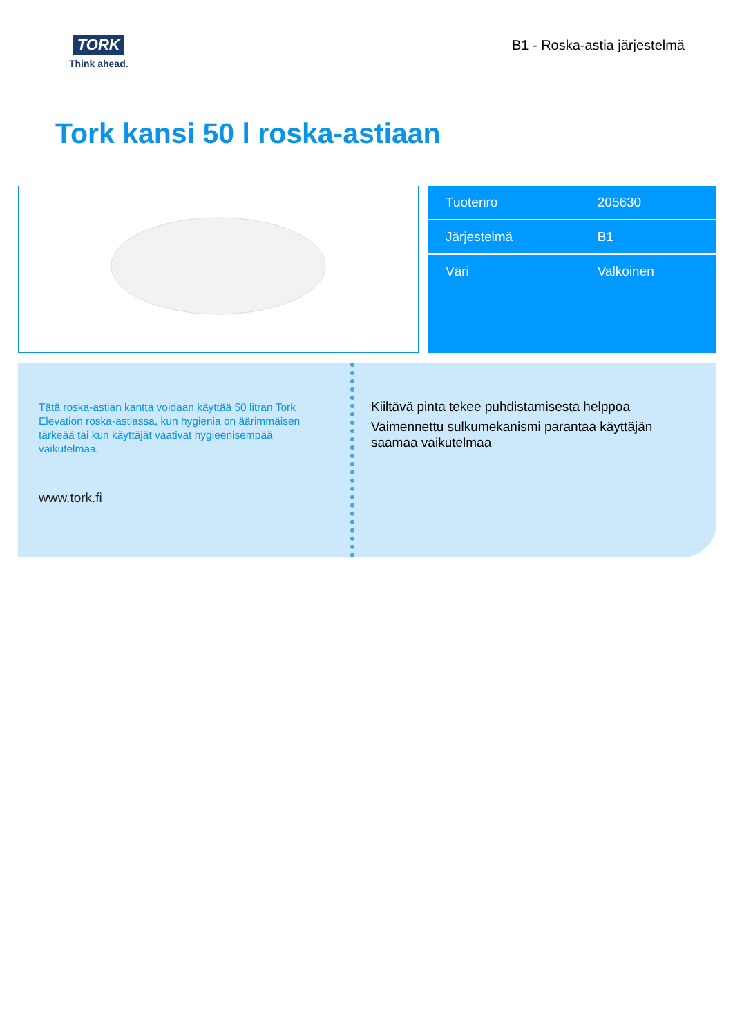TORK
Think ahead.
B1 - Roska-astia järjestelmä
Tork kansi 50 l roska-astiaan
| Tuotenro | 205630 |
| Järjestelmä | B1 |
| Väri | Valkoinen |
Tätä roska-astian kantta voidaan käyttää 50 litran Tork Elevation roska-astiassa, kun hygienia on äärimmäisen tärkeää tai kun käyttäjät vaativat hygieenisempää vaikutelmaa.
www.tork.fi
Kiiltävä pinta tekee puhdistamisesta helppoa
Vaimennettu sulkumekanismi parantaa käyttäjän saamaa vaikutelmaa